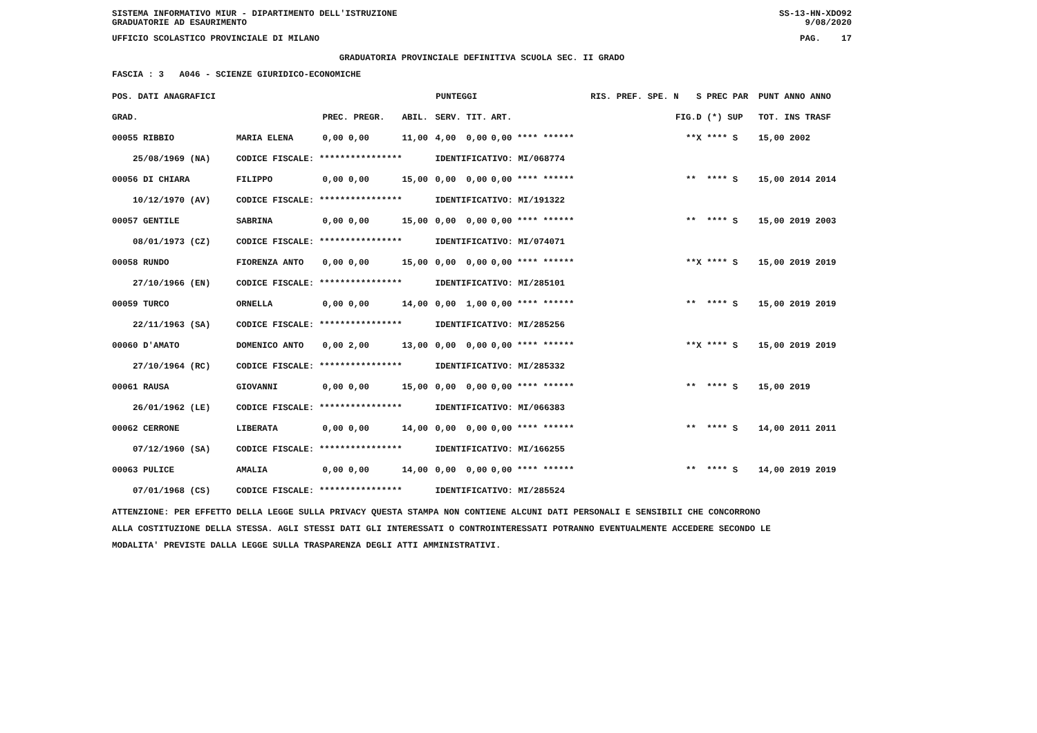SISTEMA INFORMATIVO MIUR - DIPARTIMENTO DELL'ISTRUZIONE
GRADUATORIE AD ESAURIMENTO SS-13-HN-XDO92
9/08/2020
UFFICIO SCOLASTICO PROVINCIALE DI MILANO PAG. 17
GRADUATORIA PROVINCIALE DEFINITIVA SCUOLA SEC. II GRADO
FASCIA : 3 A046 - SCIENZE GIURIDICO-ECONOMICHE
| POS. DATI ANAGRAFICI | | PUNTEGGI | | | | | RIS. PREF. SPE. N | S PREC PAR | PUNT ANNO ANNO |
| --- | --- | --- | --- | --- | --- | --- | --- | --- | --- |
| GRAD. | | PREC. PREGR. | ABIL. | SERV. | TIT. | ART. | FIG. | D (*) SUP | TOT. INS TRASF |
| 00055 RIBBIO | MARIA ELENA | 0,00 0,00 | 11,00 | 4,00 | 0,00 | 0,00 **** ****** | ** | X **** S | 15,00 2002 |
| 25/08/1969 (NA) | CODICE FISCALE: **************** | | | IDENTIFICATIVO: MI/068774 | | | | | |
| 00056 DI CHIARA | FILIPPO | 0,00 0,00 | 15,00 | 0,00 | 0,00 | 0,00 **** ****** | ** | **** S | 15,00 2014 2014 |
| 10/12/1970 (AV) | CODICE FISCALE: **************** | | | IDENTIFICATIVO: MI/191322 | | | | | |
| 00057 GENTILE | SABRINA | 0,00 0,00 | 15,00 | 0,00 | 0,00 | 0,00 **** ****** | ** | **** S | 15,00 2019 2003 |
| 08/01/1973 (CZ) | CODICE FISCALE: **************** | | | IDENTIFICATIVO: MI/074071 | | | | | |
| 00058 RUNDO | FIORENZA ANTO | 0,00 0,00 | 15,00 | 0,00 | 0,00 | 0,00 **** ****** | ** | X **** S | 15,00 2019 2019 |
| 27/10/1966 (EN) | CODICE FISCALE: **************** | | | IDENTIFICATIVO: MI/285101 | | | | | |
| 00059 TURCO | ORNELLA | 0,00 0,00 | 14,00 | 0,00 | 1,00 | 0,00 **** ****** | ** | **** S | 15,00 2019 2019 |
| 22/11/1963 (SA) | CODICE FISCALE: **************** | | | IDENTIFICATIVO: MI/285256 | | | | | |
| 00060 D'AMATO | DOMENICO ANTO | 0,00 2,00 | 13,00 | 0,00 | 0,00 | 0,00 **** ****** | ** | X **** S | 15,00 2019 2019 |
| 27/10/1964 (RC) | CODICE FISCALE: **************** | | | IDENTIFICATIVO: MI/285332 | | | | | |
| 00061 RAUSA | GIOVANNI | 0,00 0,00 | 15,00 | 0,00 | 0,00 | 0,00 **** ****** | ** | **** S | 15,00 2019 |
| 26/01/1962 (LE) | CODICE FISCALE: **************** | | | IDENTIFICATIVO: MI/066383 | | | | | |
| 00062 CERRONE | LIBERATA | 0,00 0,00 | 14,00 | 0,00 | 0,00 | 0,00 **** ****** | ** | **** S | 14,00 2011 2011 |
| 07/12/1960 (SA) | CODICE FISCALE: **************** | | | IDENTIFICATIVO: MI/166255 | | | | | |
| 00063 PULICE | AMALIA | 0,00 0,00 | 14,00 | 0,00 | 0,00 | 0,00 **** ****** | ** | **** S | 14,00 2019 2019 |
| 07/01/1968 (CS) | CODICE FISCALE: **************** | | | IDENTIFICATIVO: MI/285524 | | | | | |
ATTENZIONE: PER EFFETTO DELLA LEGGE SULLA PRIVACY QUESTA STAMPA NON CONTIENE ALCUNI DATI PERSONALI E SENSIBILI CHE CONCORRONO
ALLA COSTITUZIONE DELLA STESSA. AGLI STESSI DATI GLI INTERESSATI O CONTROINTERESSATI POTRANNO EVENTUALMENTE ACCEDERE SECONDO LE
MODALITA' PREVISTE DALLA LEGGE SULLA TRASPARENZA DEGLI ATTI AMMINISTRATIVI.